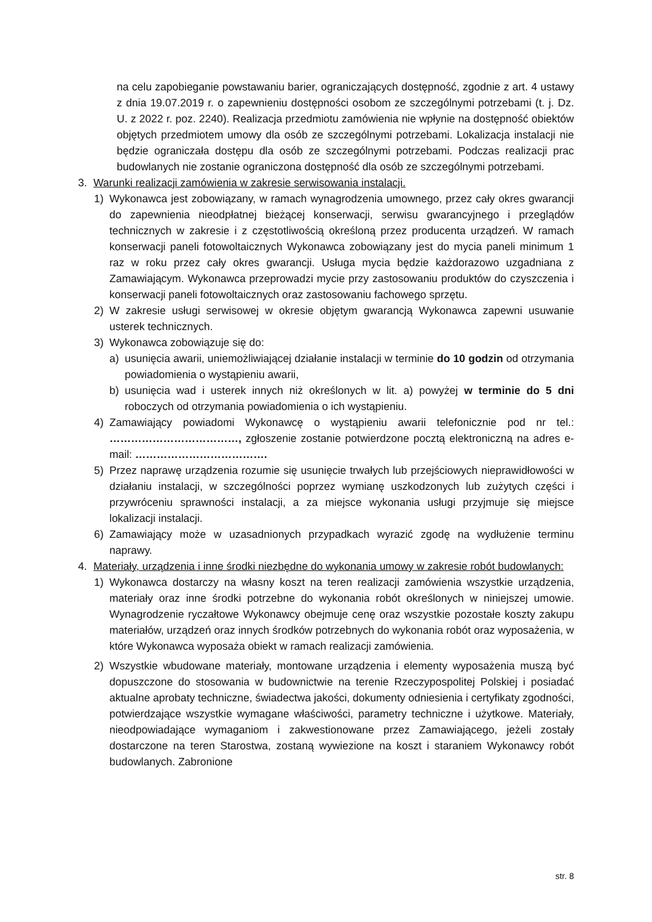na celu zapobieganie powstawaniu barier, ograniczających dostępność, zgodnie z art. 4 ustawy z dnia 19.07.2019 r. o zapewnieniu dostępności osobom ze szczególnymi potrzebami (t. j. Dz. U. z 2022 r. poz. 2240). Realizacja przedmiotu zamówienia nie wpłynie na dostępność obiektów objętych przedmiotem umowy dla osób ze szczególnymi potrzebami. Lokalizacja instalacji nie będzie ograniczała dostępu dla osób ze szczególnymi potrzebami. Podczas realizacji prac budowlanych nie zostanie ograniczona dostępność dla osób ze szczególnymi potrzebami.
3. Warunki realizacji zamówienia w zakresie serwisowania instalacji.
1) Wykonawca jest zobowiązany, w ramach wynagrodzenia umownego, przez cały okres gwarancji do zapewnienia nieodpłatnej bieżącej konserwacji, serwisu gwarancyjnego i przeglądów technicznych w zakresie i z częstotliwością określoną przez producenta urządzeń. W ramach konserwacji paneli fotowoltaicznych Wykonawca zobowiązany jest do mycia paneli minimum 1 raz w roku przez cały okres gwarancji. Usługa mycia będzie każdorazowo uzgadniana z Zamawiającym. Wykonawca przeprowadzi mycie przy zastosowaniu produktów do czyszczenia i konserwacji paneli fotowoltaicznych oraz zastosowaniu fachowego sprzętu.
2) W zakresie usługi serwisowej w okresie objętym gwarancją Wykonawca zapewni usuwanie usterek technicznych.
3) Wykonawca zobowiązuje się do:
a) usunięcia awarii, uniemożliwiającej działanie instalacji w terminie do 10 godzin od otrzymania powiadomienia o wystąpieniu awarii,
b) usunięcia wad i usterek innych niż określonych w lit. a) powyżej w terminie do 5 dni roboczych od otrzymania powiadomienia o ich wystąpieniu.
4) Zamawiający powiadomi Wykonawcę o wystąpieniu awarii telefonicznie pod nr tel.: ………………………………, zgłoszenie zostanie potwierdzone pocztą elektroniczną na adres e-mail: ……………………………….
5) Przez naprawę urządzenia rozumie się usunięcie trwałych lub przejściowych nieprawidłowości w działaniu instalacji, w szczególności poprzez wymianę uszkodzonych lub zużytych części i przywróceniu sprawności instalacji, a za miejsce wykonania usługi przyjmuje się miejsce lokalizacji instalacji.
6) Zamawiający może w uzasadnionych przypadkach wyrazić zgodę na wydłużenie terminu naprawy.
4. Materiały, urządzenia i inne środki niezbędne do wykonania umowy w zakresie robót budowlanych:
1) Wykonawca dostarczy na własny koszt na teren realizacji zamówienia wszystkie urządzenia, materiały oraz inne środki potrzebne do wykonania robót określonych w niniejszej umowie. Wynagrodzenie ryczałtowe Wykonawcy obejmuje cenę oraz wszystkie pozostałe koszty zakupu materiałów, urządzeń oraz innych środków potrzebnych do wykonania robót oraz wyposażenia, w które Wykonawca wyposaża obiekt w ramach realizacji zamówienia.
2) Wszystkie wbudowane materiały, montowane urządzenia i elementy wyposażenia muszą być dopuszczone do stosowania w budownictwie na terenie Rzeczypospolitej Polskiej i posiadać aktualne aprobaty techniczne, świadectwa jakości, dokumenty odniesienia i certyfikaty zgodności, potwierdzające wszystkie wymagane właściwości, parametry techniczne i użytkowe. Materiały, nieodpowiadające wymaganiom i zakwestionowane przez Zamawiającego, jeżeli zostały dostarczone na teren Starostwa, zostaną wywiezione na koszt i staraniem Wykonawcy robót budowlanych. Zabronione
str. 8